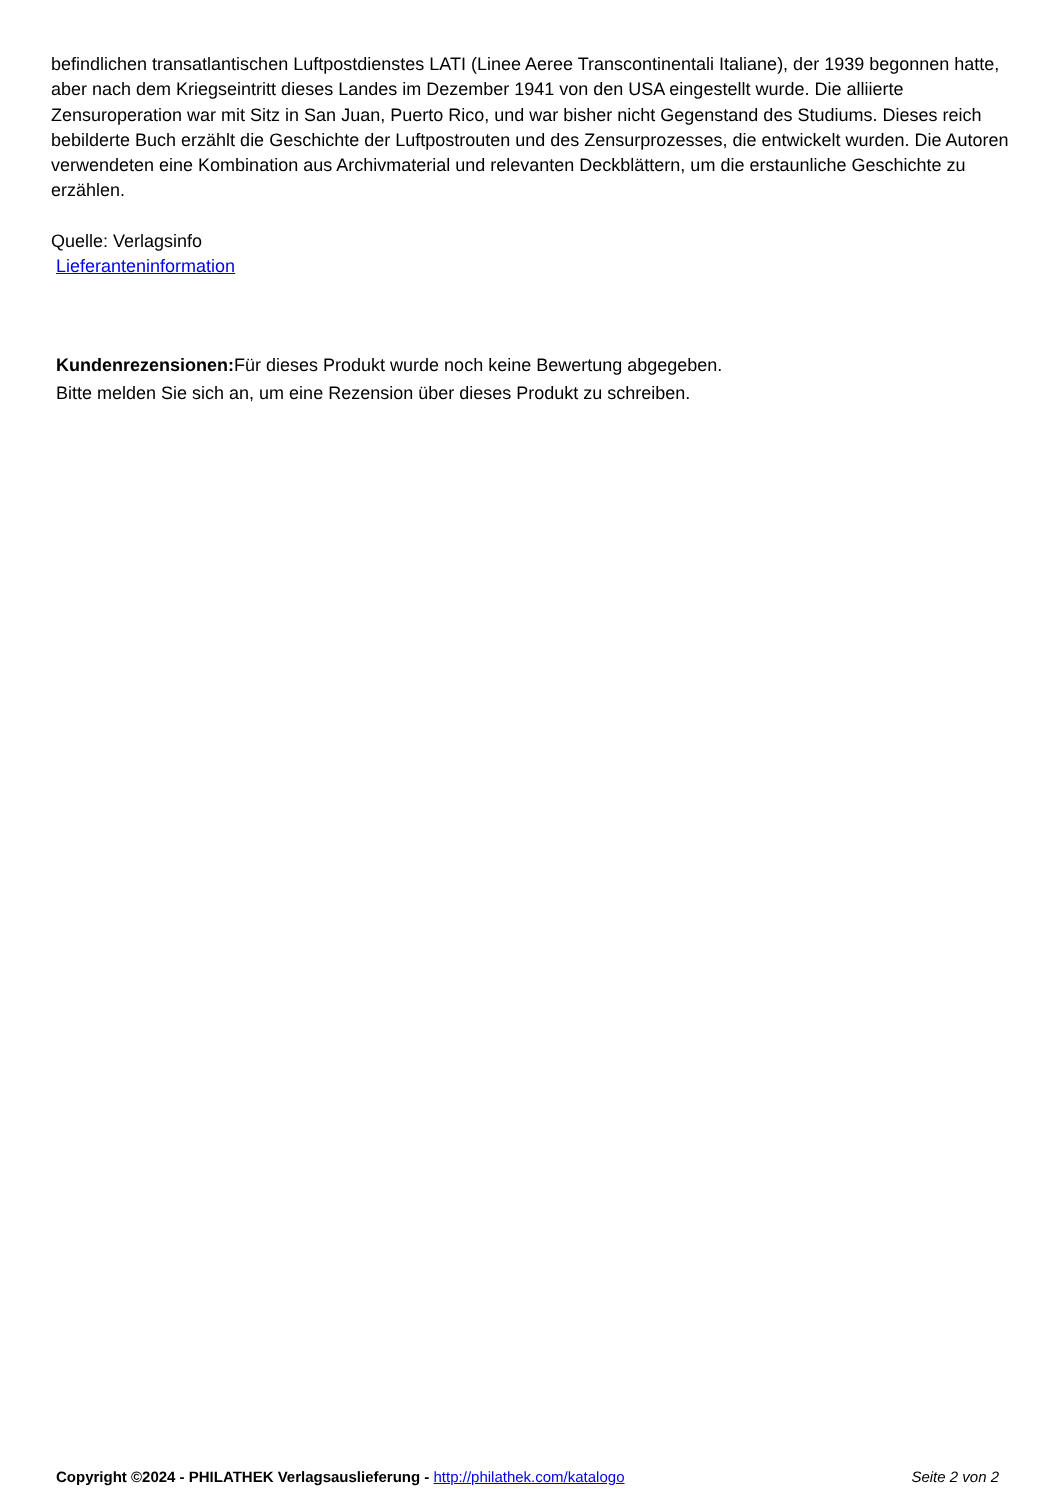befindlichen transatlantischen Luftpostdienstes LATI (Linee Aeree Transcontinentali Italiane), der 1939 begonnen hatte, aber nach dem Kriegseintritt dieses Landes im Dezember 1941 von den USA eingestellt wurde. Die alliierte Zensuroperation war mit Sitz in San Juan, Puerto Rico, und war bisher nicht Gegenstand des Studiums. Dieses reich bebilderte Buch erzählt die Geschichte der Luftpostrouten und des Zensurprozesses, die entwickelt wurden. Die Autoren verwendeten eine Kombination aus Archivmaterial und relevanten Deckblättern, um die erstaunliche Geschichte zu erzählen.
Quelle: Verlagsinfo
Lieferanteninformation
Kundenrezensionen: Für dieses Produkt wurde noch keine Bewertung abgegeben.
Bitte melden Sie sich an, um eine Rezension über dieses Produkt zu schreiben.
Copyright ©2024 - PHILATHEK Verlagsauslieferung - http://philathek.com/katalogo Seite 2 von 2